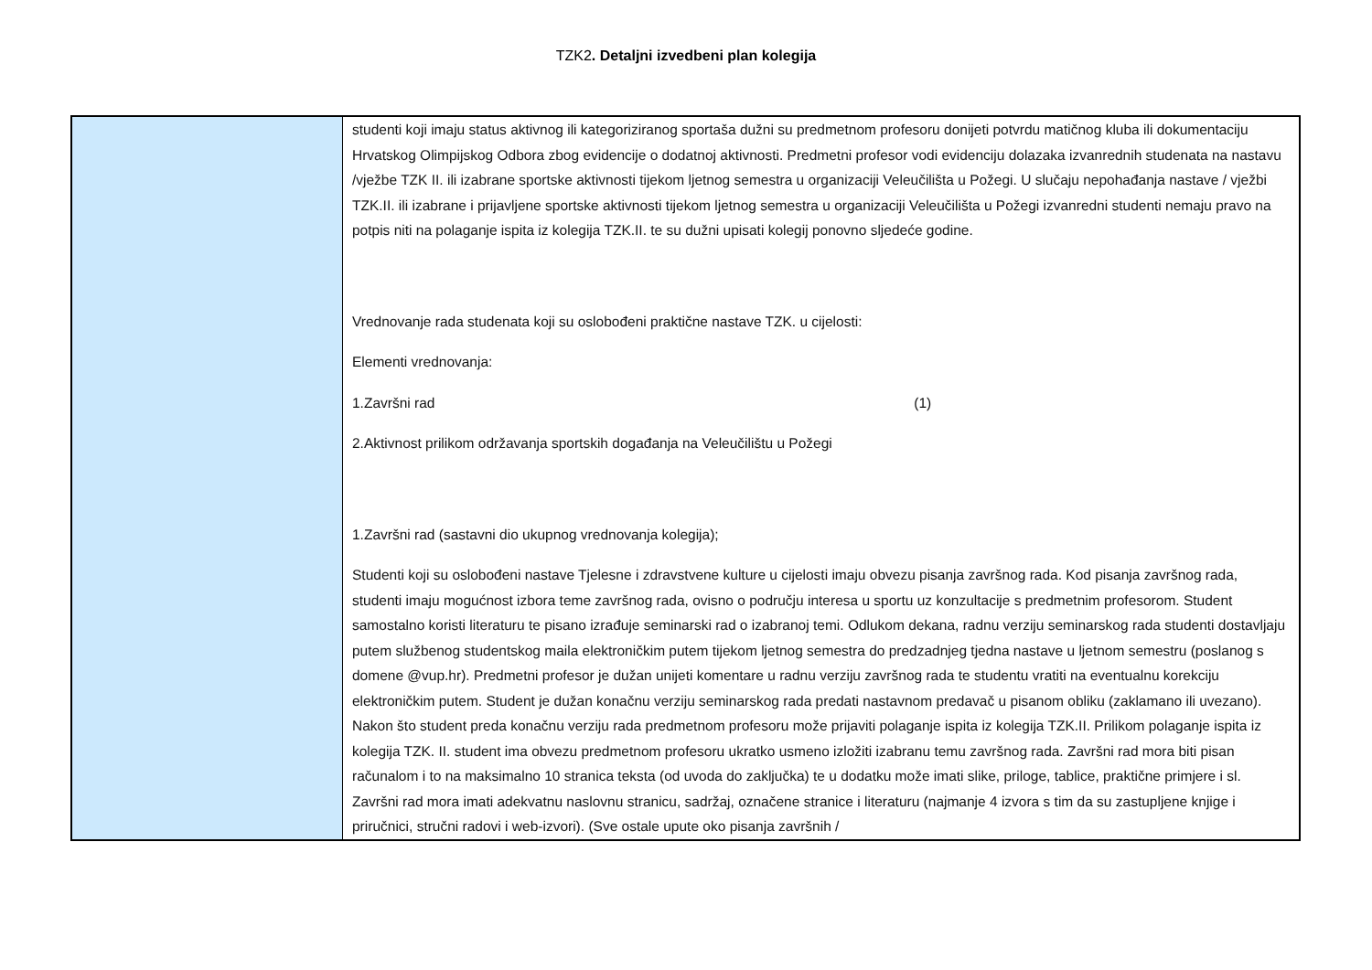TZK2. Detaljni izvedbeni plan kolegija
| | studenti koji imaju status aktivnog ili kategoriziranog sportaša dužni su predmetnom profesoru donijeti potvrdu matičnog kluba ili dokumentaciju Hrvatskog Olimpijskog Odbora zbog evidencije o dodatnoj aktivnosti. Predmetni profesor vodi evidenciju dolazaka izvanrednih studenata na nastavu /vježbe TZK II. ili izabrane sportske aktivnosti tijekom ljetnog semestra u organizaciji Veleučilišta u Požegi. U slučaju nepohađanja nastave / vježbi TZK.II. ili izabrane i prijavljene sportske aktivnosti tijekom ljetnog semestra u organizaciji Veleučilišta u Požegi izvanredni studenti nemaju pravo na potpis niti na polaganje ispita iz kolegija TZK.II. te su dužni upisati kolegij ponovno sljedeće godine. Vrednovanje rada studenata koji su oslobođeni praktične nastave TZK. u cijelosti: Elementi vrednovanja: 1.Završni rad (1) 2.Aktivnost prilikom održavanja sportskih događanja na Veleučilištu u Požegi 1.Završni rad (sastavni dio ukupnog vrednovanja kolegija); Studenti koji su oslobođeni nastave Tjelesne i zdravstvene kulture u cijelosti imaju obvezu pisanja završnog rada. Kod pisanja završnog rada, studenti imaju mogućnost izbora teme završnog rada, ovisno o području interesa u sportu uz konzultacije s predmetnim profesorom. Student samostalno koristi literaturu te pisano izrađuje seminarski rad o izabranoj temi. Odlukom dekana, radnu verziju seminarskog rada studenti dostavljaju putem službenog studentskog maila elektroničkim putem tijekom ljetnog semestra do predzadnjeg tjedna nastave u ljetnom semestru (poslanog s domene @vup.hr). Predmetni profesor je dužan unijeti komentare u radnu verziju završnog rada te studentu vratiti na eventualnu korekciju elektroničkim putem. Student je dužan konačnu verziju seminarskog rada predati nastavnom predavač u pisanom obliku (zaklamano ili uvezano). Nakon što student preda konačnu verziju rada predmetnom profesoru može prijaviti polaganje ispita iz kolegija TZK.II. Prilikom polaganje ispita iz kolegija TZK. II. student ima obvezu predmetnom profesoru ukratko usmeno izložiti izabranu temu završnog rada. Završni rad mora biti pisan računalom i to na maksimalno 10 stranica teksta (od uvoda do zaključka) te u dodatku može imati slike, priloge, tablice, praktične primjere i sl. Završni rad mora imati adekvatnu naslovnu stranicu, sadržaj, označene stranice i literaturu (najmanje 4 izvora s tim da su zastupljene knjige i priručnici, stručni radovi i web-izvori). (Sve ostale upute oko pisanja završnih / |